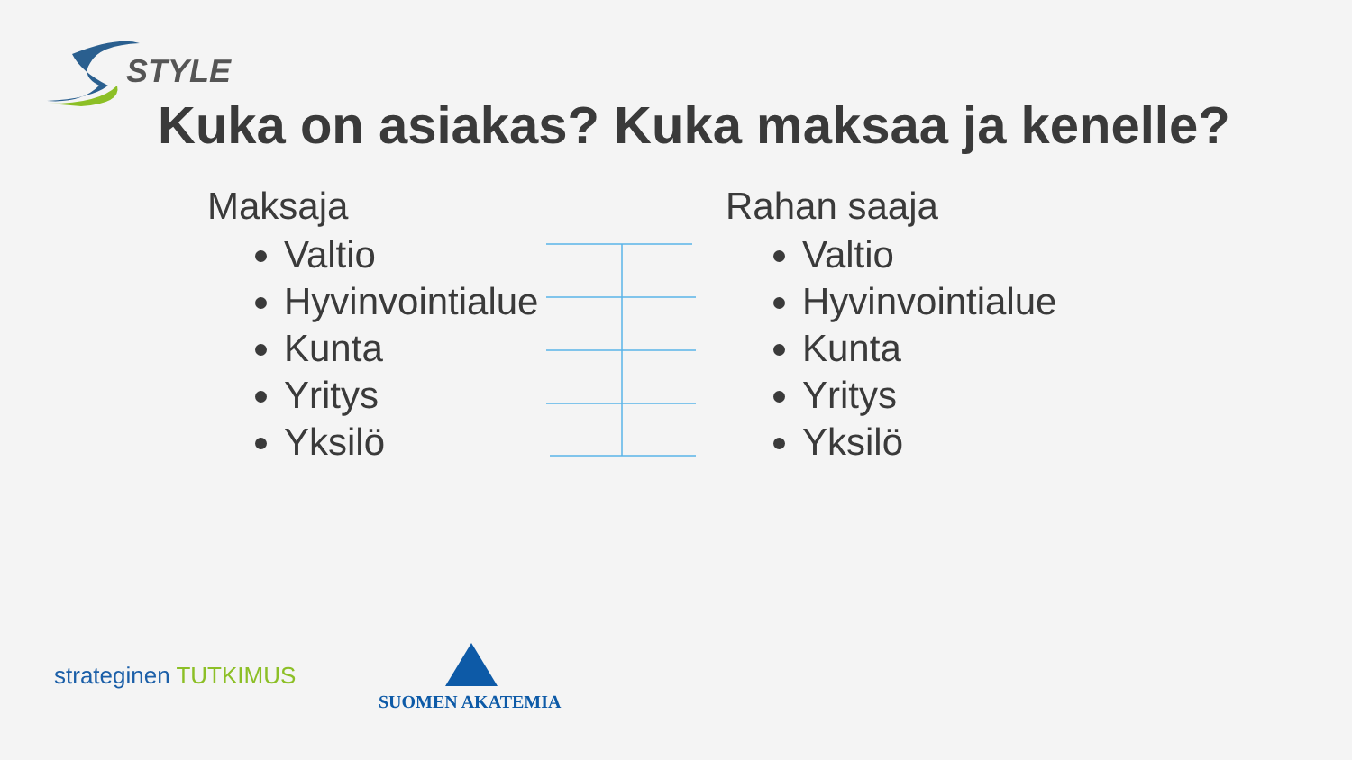STYLE
Kuka on asiakas? Kuka maksaa ja kenelle?
Maksaja
Valtio
Hyvinvointialue
Kunta
Yritys
Yksilö
Rahan saaja
Valtio
Hyvinvointialue
Kunta
Yritys
Yksilö
strateginen TUTKIMUS
SUOMEN AKATEMIA